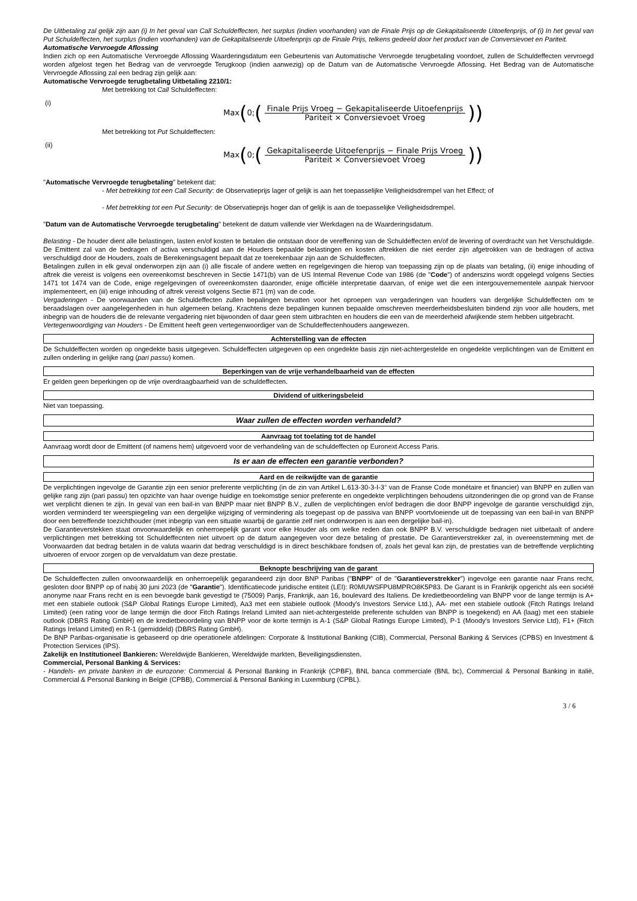De Uitbetaling zal gelijk zijn aan (i) In het geval van Call Schuldeffecten, het surplus (indien voorhanden) van de Finale Prijs op de Gekapitaliseerde Uitoefenprijs, of (i) In het geval van Put Schuldeffecten, het surplus (indien voorhanden) van de Gekapitaliseerde Uitoefenprijs op de Finale Prijs, telkens gedeeld door het product van de Conversievoet en Pariteit.
Automatische Vervroegde Aflossing
Indien zich op een Automatische Vervroegde Aflossing Waarderingsdatum een Gebeurtenis van Automatische Vervroegde terugbetaling voordoet, zullen de Schuldeffecten vervroegd worden afgelost tegen het Bedrag van de vervroegde Terugkoop (indien aanwezig) op de Datum van de Automatische Vervroegde Aflossing. Het Bedrag van de Automatische Vervroegde Aflossing zal een bedrag zijn gelijk aan:
Automatische Vervroegde terugbetaling Uitbetaling 2210/1:
Met betrekking tot Call Schuldeffecten:
(i) Max (0; (
Finale Prijs Vroeg − Gekapitaliseerde Uitoefenprijs
Pariteit × Conversievoet Vroeg
))
Met betrekking tot Put Schuldeffecten:
(ii) Max (0; (
Gekapitaliseerde Uitoefenprijs − Finale Prijs Vroeg
Pariteit × Conversievoet Vroeg
))
"Automatische Vervroegde terugbetaling" betekent dat:
- Met betrekking tot een Call Security: de Observatieprijs lager of gelijk is aan het toepasselijke Veiligheidsdrempel van het Effect; of
- Met betrekking tot een Put Security: de Observatieprijs hoger dan of gelijk is aan de toepasselijke Veiligheidsdrempel.
"Datum van de Automatische Vervroegde terugbetaling" betekent de datum vallende vier Werkdagen na de Waarderingsdatum.
Belasting - De houder dient alle belastingen, lasten en/of kosten te betalen die ontstaan door de vereffening van de Schuldeffecten en/of de levering of overdracht van het Verschuldigde. De Emittent zal van de bedragen of activa verschuldigd aan de Houders bepaalde belastingen en kosten aftrekken die niet eerder zijn afgetrokken van de bedragen of activa verschuldigd door de Houders, zoals de Berekeningsagent bepaalt dat ze toerekenbaar zijn aan de Schuldeffecten.
Betalingen zullen in elk geval onderworpen zijn aan (i) alle fiscale of andere wetten en regelgevingen die hierop van toepassing zijn op de plaats van betaling, (ii) enige inhouding of aftrek die vereist is volgens een overeenkomst beschreven in Sectie 1471(b) van de US Internal Revenue Code van 1986 (de "Code") of anderszins wordt opgelegd volgens Secties 1471 tot 1474 van de Code, enige regelgevingen of overeenkomsten daaronder, enige officiële interpretatie daarvan, of enige wet die een intergouvernementele aanpak hiervoor implementeert, en (iii) enige inhouding of aftrek vereist volgens Sectie 871 (m) van de code.
Vergaderingen - De voorwaarden van de Schuldeffecten zullen bepalingen bevatten voor het oproepen van vergaderingen van houders van dergelijke Schuldeffecten om te beraadslagen over aangelegenheden in hun algemeen belang. Krachtens deze bepalingen kunnen bepaalde omschreven meerderheidsbesluiten bindend zijn voor alle houders, met inbegrip van de houders die de relevante vergadering niet bijwoonden of daar geen stem uitbrachten en houders die een van de meerderheid afwijkende stem hebben uitgebracht.
Vertegenwoordiging van Houders - De Emittent heeft geen vertegenwoordiger van de Schuldeffectenhouders aangewezen.
Achterstelling van de effecten
De Schuldeffecten worden op ongedekte basis uitgegeven. Schuldeffecten uitgegeven op een ongedekte basis zijn niet-achtergestelde en ongedekte verplichtingen van de Emittent en zullen onderling in gelijke rang (pari passu) komen.
Beperkingen van de vrije verhandelbaarheid van de effecten
Er gelden geen beperkingen op de vrije overdraagbaarheid van de schuldeffecten.
Dividend of uitkeringsbeleid
Niet van toepassing.
Waar zullen de effecten worden verhandeld?
Aanvraag tot toelating tot de handel
Aanvraag wordt door de Emittent (of namens hem) uitgevoerd voor de verhandeling van de schuldeffecten op Euronext Access Paris.
Is er aan de effecten een garantie verbonden?
Aard en de reikwijdte van de garantie
De verplichtingen ingevolge de Garantie zijn een senior preferente verplichting (in de zin van Artikel L.613-30-3-I-3° van de Franse Code monétaire et financier) van BNPP en zullen van gelijke rang zijn (pari passu) ten opzichte van haar overige huidige en toekomstige senior preferente en ongedekte verplichtingen behoudens uitzonderingen die op grond van de Franse wet verplicht dienen te zijn. In geval van een bail-in van BNPP maar niet BNPP B.V., zullen de verplichtingen en/of bedragen die door BNPP ingevolge de garantie verschuldigd zijn, worden verminderd ter weerspiegeling van een dergelijke wijziging of vermindering als toegepast op de passiva van BNPP voortvloeiende uit de toepassing van een bail-in van BNPP door een betreffende toezichthouder (met inbegrip van een situatie waarbij de garantie zelf niet onderworpen is aan een dergelijke bail-in).
De Garantieverstekken staat onvoorwaardelijk en onherroepelijk garant voor elke Houder als om welke reden dan ook BNPP B.V. verschuldigde bedragen niet uitbetaalt of andere verplichtingen met betrekking tot Schuldeffecnten niet uitvoert op de datum aangegeven voor deze betaling of prestatie. De Garantieverstrekker zal, in overeenstemming met de Voorwaarden dat bedrag betalen in de valuta waarin dat bedrag verschuldigd is in direct beschikbare fondsen of, zoals het geval kan zijn, de prestaties van de betreffende verplichting uitvoeren of ervoor zorgen op de vervaldatum van deze prestatie.
Beknopte beschrijving van de garant
De Schuldeffecten zullen onvoorwaardelijk en onherroepelijk gegarandeerd zijn door BNP Paribas ("BNPP" of de "Garantieverstrekker") ingevolge een garantie naar Frans recht, gesloten door BNPP op of nabij 30 juni 2023 (de "Garantie"). Identificatiecode juridische entiteit (LEI): R0MUWSFPU8MPRO8K5P83. De Garant is in Frankrijk opgericht als een société anonyme naar Frans recht en is een bevoegde bank gevestigd te (75009) Parijs, Frankrijk, aan 16, boulevard des Italiens. De kredietbeoordeling van BNPP voor de lange termijn is A+ met een stabiele outlook (S&P Global Ratings Europe Limited), Aa3 met een stabiele outlook (Moody's Investors Service Ltd.), AA- met een stabiele outlook (Fitch Ratings Ireland Limited) (een rating voor de lange termijn die door Fitch Ratings Ireland Limited aan niet-achtergestelde preferente schulden van BNPP is toegekend) en AA (laag) met een stabiele outlook (DBRS Rating GmbH) en de kredietbeoordeling van BNPP voor de korte termijn is A-1 (S&P Global Ratings Europe Limited), P-1 (Moody's Investors Service Ltd), F1+ (Fitch Ratings Ireland Limited) en R-1 (gemiddeld) (DBRS Rating GmbH).
De BNP Paribas-organisatie is gebaseerd op drie operationele afdelingen: Corporate & Institutional Banking (CIB), Commercial, Personal Banking & Services (CPBS) en Investment & Protection Services (IPS).
Zakelijk en Institutioneel Bankieren: Wereldwijde Bankieren, Wereldwijde markten, Beveiligingsdiensten.
Commercial, Personal Banking & Services:
- Handels- en private banken in de eurozone: Commercial & Personal Banking in Frankrijk (CPBF), BNL banca commerciale (BNL bc), Commercial & Personal Banking in italië, Commercial & Personal Banking in België (CPBB), Commercial & Personal Banking in Luxemburg (CPBL).
3 / 6